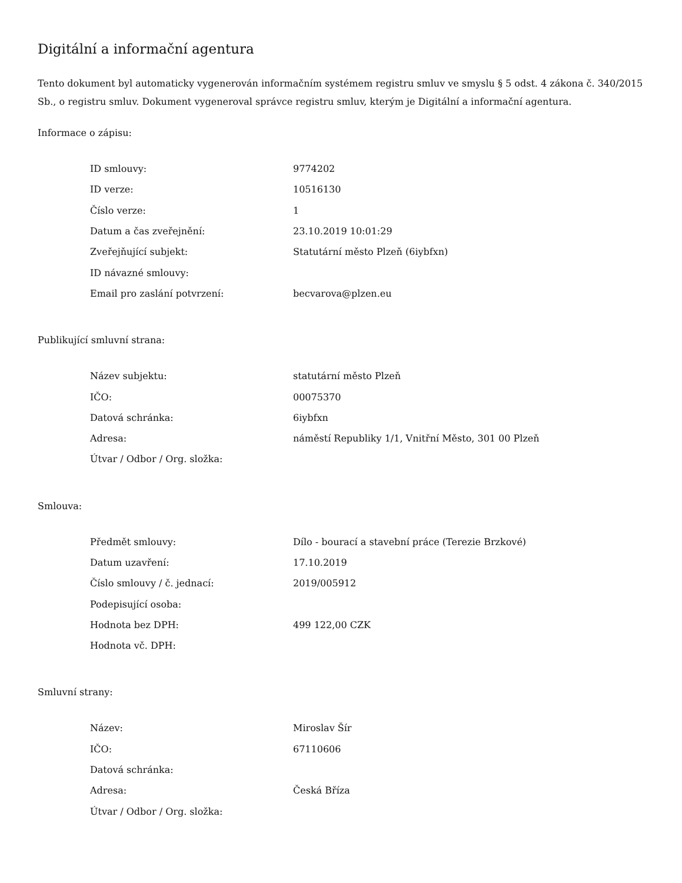Digitální a informační agentura
Tento dokument byl automaticky vygenerován informačním systémem registru smluv ve smyslu § 5 odst. 4 zákona č. 340/2015 Sb., o registru smluv. Dokument vygeneroval správce registru smluv, kterým je Digitální a informační agentura.
Informace o zápisu:
| ID smlouvy: | 9774202 |
| ID verze: | 10516130 |
| Číslo verze: | 1 |
| Datum a čas zveřejnění: | 23.10.2019 10:01:29 |
| Zveřejňující subjekt: | Statutární město Plzeň (6iybfxn) |
| ID návazné smlouvy: | |
| Email pro zaslání potvrzení: | becvarova@plzen.eu |
Publikující smluvní strana:
| Název subjektu: | statutární město Plzeň |
| IČO: | 00075370 |
| Datová schránka: | 6iybfxn |
| Adresa: | náměstí Republiky 1/1, Vnitřní Město, 301 00 Plzeň |
| Útvar / Odbor / Org. složka: | |
Smlouva:
| Předmět smlouvy: | Dílo - bourací a stavební práce (Terezie Brzkové) |
| Datum uzavření: | 17.10.2019 |
| Číslo smlouvy / č. jednací: | 2019/005912 |
| Podepisující osoba: | |
| Hodnota bez DPH: | 499 122,00 CZK |
| Hodnota vč. DPH: | |
Smluvní strany:
| Název: | Miroslav Šír |
| IČO: | 67110606 |
| Datová schránka: | |
| Adresa: | Česká Bříza |
| Útvar / Odbor / Org. složka: | |